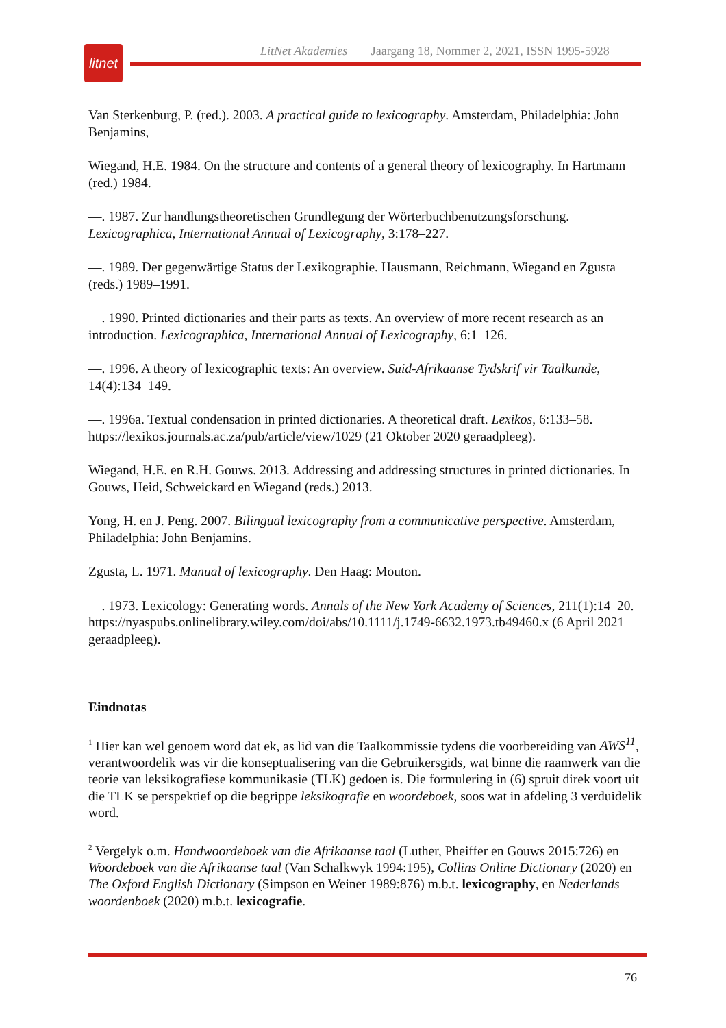litnet
LitNet Akademies Jaargang 18, Nommer 2, 2021, ISSN 1995-5928
Van Sterkenburg, P. (red.). 2003. A practical guide to lexicography. Amsterdam, Philadelphia: John Benjamins,
Wiegand, H.E. 1984. On the structure and contents of a general theory of lexicography. In Hartmann (red.) 1984.
—. 1987. Zur handlungstheoretischen Grundlegung der Wörterbuchbenutzungsforschung. Lexicographica, International Annual of Lexicography, 3:178–227.
—. 1989. Der gegenwärtige Status der Lexikographie. Hausmann, Reichmann, Wiegand en Zgusta (reds.) 1989–1991.
—. 1990. Printed dictionaries and their parts as texts. An overview of more recent research as an introduction. Lexicographica, International Annual of Lexicography, 6:1–126.
—. 1996. A theory of lexicographic texts: An overview. Suid-Afrikaanse Tydskrif vir Taalkunde, 14(4):134–149.
—. 1996a. Textual condensation in printed dictionaries. A theoretical draft. Lexikos, 6:133–58. https://lexikos.journals.ac.za/pub/article/view/1029 (21 Oktober 2020 geraadpleeg).
Wiegand, H.E. en R.H. Gouws. 2013. Addressing and addressing structures in printed dictionaries. In Gouws, Heid, Schweickard en Wiegand (reds.) 2013.
Yong, H. en J. Peng. 2007. Bilingual lexicography from a communicative perspective. Amsterdam, Philadelphia: John Benjamins.
Zgusta, L. 1971. Manual of lexicography. Den Haag: Mouton.
—. 1973. Lexicology: Generating words. Annals of the New York Academy of Sciences, 211(1):14–20. https://nyaspubs.onlinelibrary.wiley.com/doi/abs/10.1111/j.1749-6632.1973.tb49460.x (6 April 2021 geraadpleeg).
Eindnotas
<sup>1</sup> Hier kan wel genoem word dat ek, as lid van die Taalkommissie tydens die voorbereiding van AWS<sup>11</sup>, verantwoordelik was vir die konseptualisering van die Gebruikersgids, wat binne die raamwerk van die teorie van leksikografiese kommunikasie (TLK) gedoen is. Die formulering in (6) spruit direk voort uit die TLK se perspektief op die begrippe leksikografie en woordeboek, soos wat in afdeling 3 verduidelik word.
<sup>2</sup> Vergelyk o.m. Handwoordeboek van die Afrikaanse taal (Luther, Pheiffer en Gouws 2015:726) en Woordeboek van die Afrikaanse taal (Van Schalkwyk 1994:195), Collins Online Dictionary (2020) en The Oxford English Dictionary (Simpson en Weiner 1989:876) m.b.t. lexicography, en Nederlands woordenboek (2020) m.b.t. lexicografie.
76